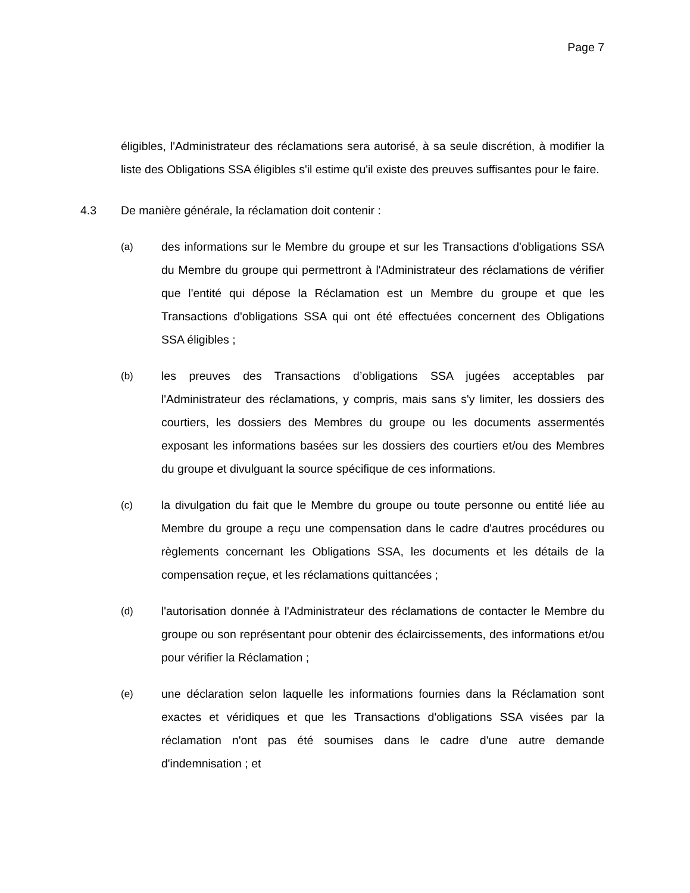Page 7
éligibles, l'Administrateur des réclamations sera autorisé, à sa seule discrétion, à modifier la liste des Obligations SSA éligibles s'il estime qu'il existe des preuves suffisantes pour le faire.
4.3 De manière générale, la réclamation doit contenir :
(a) des informations sur le Membre du groupe et sur les Transactions d'obligations SSA du Membre du groupe qui permettront à l'Administrateur des réclamations de vérifier que l'entité qui dépose la Réclamation est un Membre du groupe et que les Transactions d'obligations SSA qui ont été effectuées concernent des Obligations SSA éligibles ;
(b) les preuves des Transactions d’obligations SSA jugées acceptables par l'Administrateur des réclamations, y compris, mais sans s'y limiter, les dossiers des courtiers, les dossiers des Membres du groupe ou les documents assermentés exposant les informations basées sur les dossiers des courtiers et/ou des Membres du groupe et divulguant la source spécifique de ces informations.
(c) la divulgation du fait que le Membre du groupe ou toute personne ou entité liée au Membre du groupe a reçu une compensation dans le cadre d'autres procédures ou règlements concernant les Obligations SSA, les documents et les détails de la compensation reçue, et les réclamations quittancées ;
(d) l'autorisation donnée à l'Administrateur des réclamations de contacter le Membre du groupe ou son représentant pour obtenir des éclaircissements, des informations et/ou pour vérifier la Réclamation ;
(e) une déclaration selon laquelle les informations fournies dans la Réclamation sont exactes et véridiques et que les Transactions d'obligations SSA visées par la réclamation n'ont pas été soumises dans le cadre d'une autre demande d'indemnisation ; et